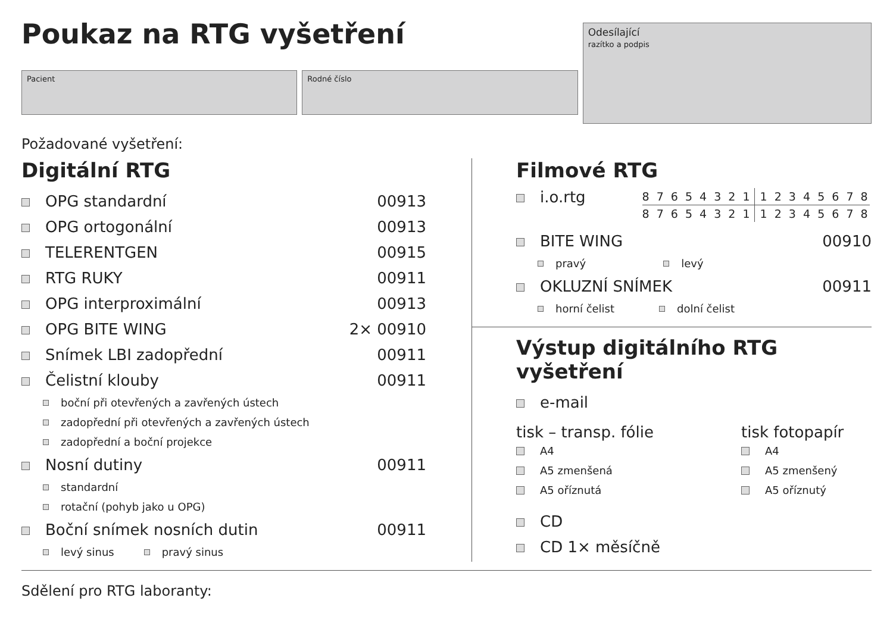Poukaz na RTG vyšetření
Pacient Rodné číslo
Odesílající
razítko a podpis
Požadované vyšetření:
Digitální RTG
OPG standardní 00913
OPG ortogonální 00913
TELERENTGEN 00915
RTG RUKY 00911
OPG interproximální 00913
OPG BITE WING 2× 00910
Snímek LBI zadopřední 00911
Čelistní klouby 00911
boční při otevřených a zavřených ústech
zadopřední při otevřených a zavřených ústech
zadopřední a boční projekce
Nosní dutiny 00911
standardní
rotační (pohyb jako u OPG)
Boční snímek nosních dutin 00911
levý sinus pravý sinus
Filmové RTG
i.o.rtg
8 7 6 5 4 3 2 1 1 2 3 4 5 6 7 8
8 7 6 5 4 3 2 1 1 2 3 4 5 6 7 8
BITE WING 00910
pravý levý
OKLUZNÍ SNÍMEK 00911
horní čelist dolní čelist
Výstup digitálního RTG vyšetření
e-mail
tisk – transp. fólie
A4
A5 zmenšená
A5 oříznutá
tisk fotopapír
A4
A5 zmenšený
A5 oříznutý
CD
CD 1× měsíčně
Sdělení pro RTG laboranty: